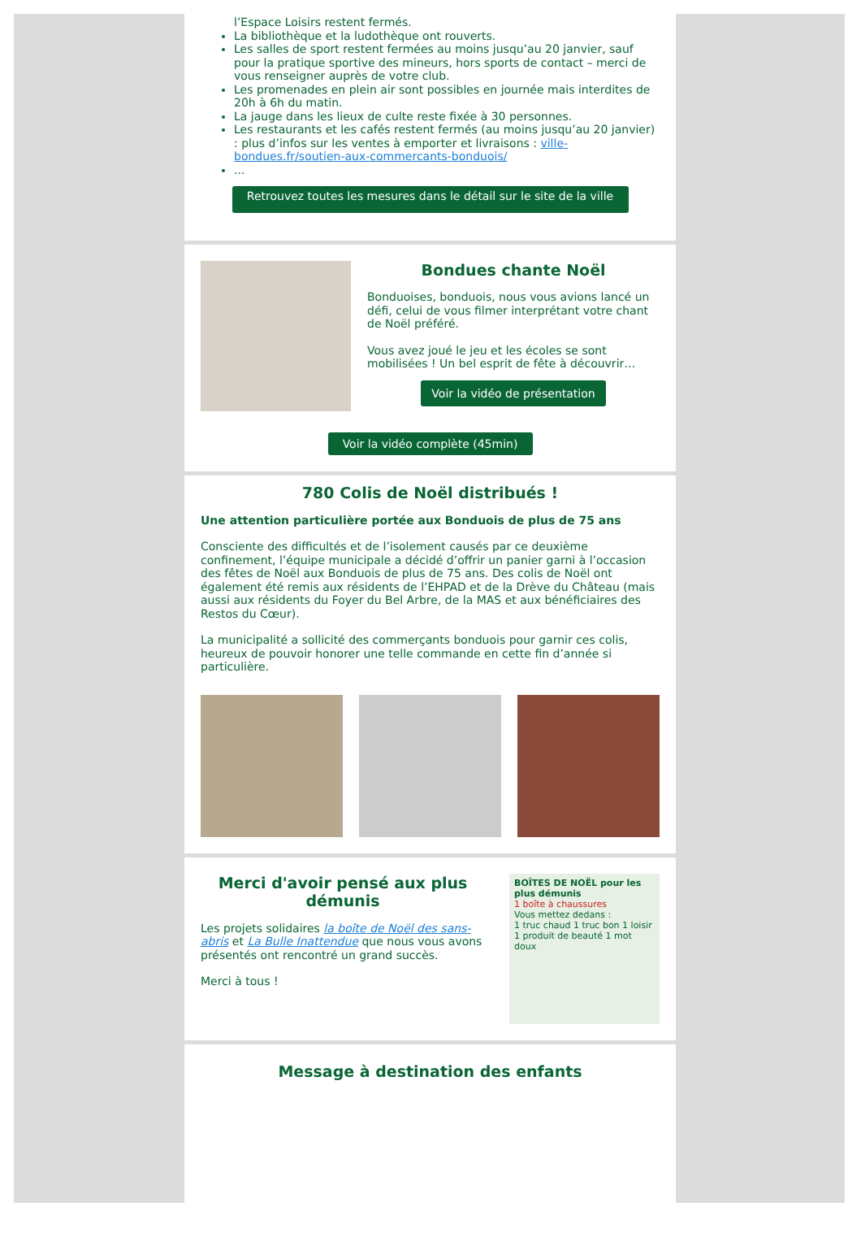l’Espace Loisirs restent fermés.
La bibliothèque et la ludothèque ont rouverts.
Les salles de sport restent fermées au moins jusqu’au 20 janvier, sauf pour la pratique sportive des mineurs, hors sports de contact – merci de vous renseigner auprès de votre club.
Les promenades en plein air sont possibles en journée mais interdites de 20h à 6h du matin.
La jauge dans les lieux de culte reste fixée à 30 personnes.
Les restaurants et les cafés restent fermés (au moins jusqu’au 20 janvier) : plus d’infos sur les ventes à emporter et livraisons : ville-bondues.fr/soutien-aux-commercants-bonduois/
...
Retrouvez toutes les mesures dans le détail sur le site de la ville
Bondues chante Noël
Bonduoises, bonduois, nous vous avions lancé un défi, celui de vous filmer interprétant votre chant de Noël préféré.
Vous avez joué le jeu et les écoles se sont mobilisées ! Un bel esprit de fête à découvrir…
Voir la vidéo de présentation
Voir la vidéo complète (45min)
780 Colis de Noël distribués !
Une attention particulière portée aux Bonduois de plus de 75 ans
Consciente des difficultés et de l’isolement causés par ce deuxième confinement, l’équipe municipale a décidé d’offrir un panier garni à l’occasion des fêtes de Noël aux Bonduois de plus de 75 ans. Des colis de Noël ont également été remis aux résidents de l’EHPAD et de la Drève du Château (mais aussi aux résidents du Foyer du Bel Arbre, de la MAS et aux bénéficiaires des Restos du Cœur).
La municipalité a sollicité des commerçants bonduois pour garnir ces colis, heureux de pouvoir honorer une telle commande en cette fin d’année si particulière.
Merci d'avoir pensé aux plus démunis
Les projets solidaires la boîte de Noël des sans-abris et La Bulle Inattendue que nous vous avons présentés ont rencontré un grand succès.
Merci à tous !
BOÎTES DE NOËL pour les plus démunis
1 boîte à chaussures
Vous mettez dedans :
1 truc chaud 1 truc bon 1 loisir 1 produit de beauté 1 mot doux
Message à destination des enfants